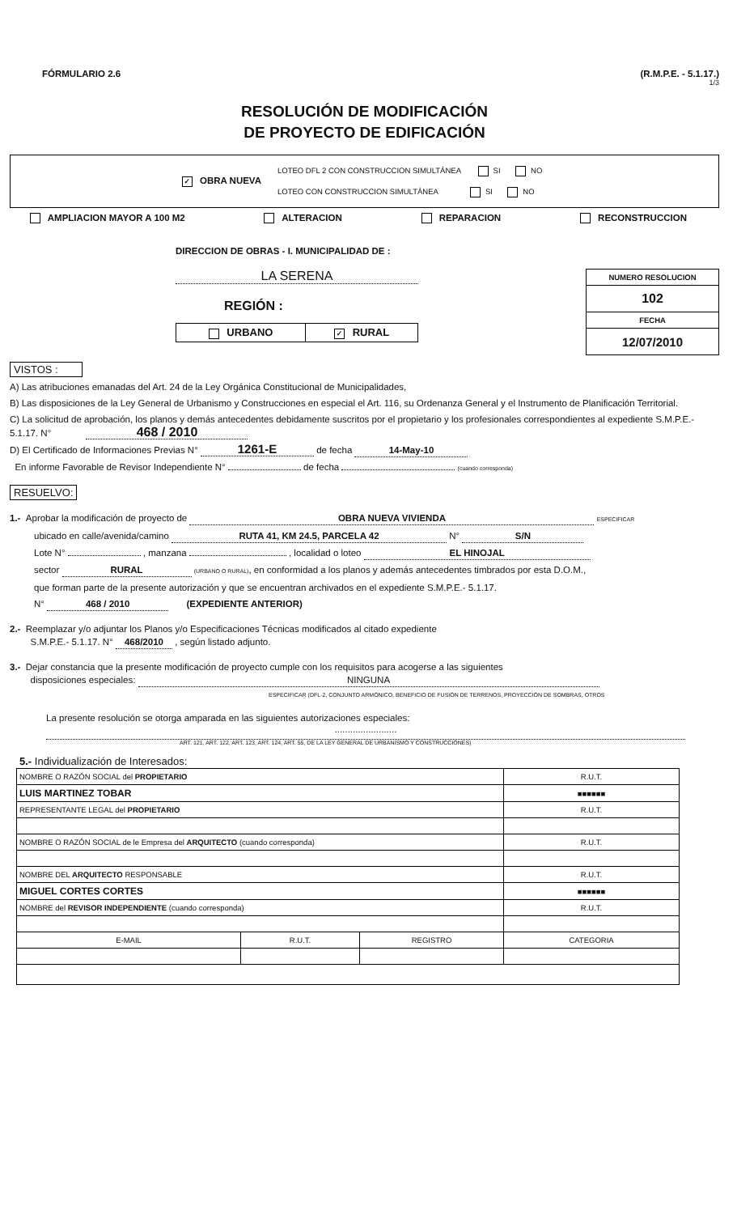FÓRMULARIO 2.6 (R.M.P.E. - 5.1.17.)
1/3
RESOLUCIÓN DE MODIFICACIÓN
DE PROYECTO DE EDIFICACIÓN
✓ OBRA NUEVA
LOTEO DFL 2 CON CONSTRUCCION SIMULTÁNEA SI NO
LOTEO CON CONSTRUCCION SIMULTÁNEA SI NO
AMPLIACION MAYOR A 100 M2 ALTERACION REPARACION RECONSTRUCCION
DIRECCION DE OBRAS - I. MUNICIPALIDAD DE :
LA SERENA
REGIÓN :
| URBANO | ✓ RURAL |
| NUMERO RESOLUCION |
| --- |
| 102 |
| FECHA |
| 12/07/2010 |
VISTOS :
A) Las atribuciones emanadas del Art. 24 de la Ley Orgánica Constitucional de Municipalidades,
B) Las disposiciones de la Ley General de Urbanismo y Construcciones en especial el Art. 116, su Ordenanza General y el Instrumento de Planificación Territorial.
C) La solicitud de aprobación, los planos y demás antecedentes debidamente suscritos por el propietario y los profesionales correspondientes al expediente S.M.P.E.- 5.1.17. N° 468 / 2010
D) El Certificado de Informaciones Previas N° 1261-E de fecha 14-May-10
En informe Favorable de Revisor Independiente N° de fecha (cuando corresponda)
RESUELVO:
1.- Aprobar la modificación de proyecto de OBRA NUEVA VIVIENDA ESPECIFICAR
ubicado en calle/avenida/camino RUTA 41, KM 24.5, PARCELA 42 N° S/N
Lote N° , manzana , localidad o loteo EL HINOJAL
sector RURAL (URBANO O RURAL), en conformidad a los planos y además antecedentes timbrados por esta D.O.M.,
que forman parte de la presente autorización y que se encuentran archivados en el expediente S.M.P.E.- 5.1.17.
N° 468 / 2010 (EXPEDIENTE ANTERIOR)
2.- Reemplazar y/o adjuntar los Planos y/o Especificaciones Técnicas modificados al citado expediente
S.M.P.E.- 5.1.17. N° 468/2010 , según listado adjunto.
3.- Dejar constancia que la presente modificación de proyecto cumple con los requisitos para acogerse a las siguientes
disposiciones especiales: NINGUNA
ESPECIFICAR (DFL-2, CONJUNTO ARMÓNICO, BENEFICIO DE FUSIÓN DE TERRENOS, PROYECCIÓN DE SOMBRAS, OTROS
La presente resolución se otorga amparada en las siguientes autorizaciones especiales:
........................
ART. 121, ART. 122, ART. 123, ART. 124, ART. 55, DE LA LEY GENERAL DE URBANISMO Y CONSTRUCCIONES)
5.- Individualización de Interesados:
| NOMBRE O RAZÓN SOCIAL del PROPIETARIO | | | R.U.T. |
| LUIS MARTINEZ TOBAR | | | ■■■■■■ |
| REPRESENTANTE LEGAL del PROPIETARIO | | | R.U.T. |
| NOMBRE O RAZÓN SOCIAL de le Empresa del ARQUITECTO (cuando corresponda) | | | R.U.T. |
| NOMBRE DEL ARQUITECTO RESPONSABLE | | | R.U.T. |
| MIGUEL CORTES CORTES | | | ■■■■■■ |
| NOMBRE del REVISOR INDEPENDIENTE (cuando corresponda) | | | R.U.T. |
| E-MAIL | R.U.T. | REGISTRO | CATEGORIA |